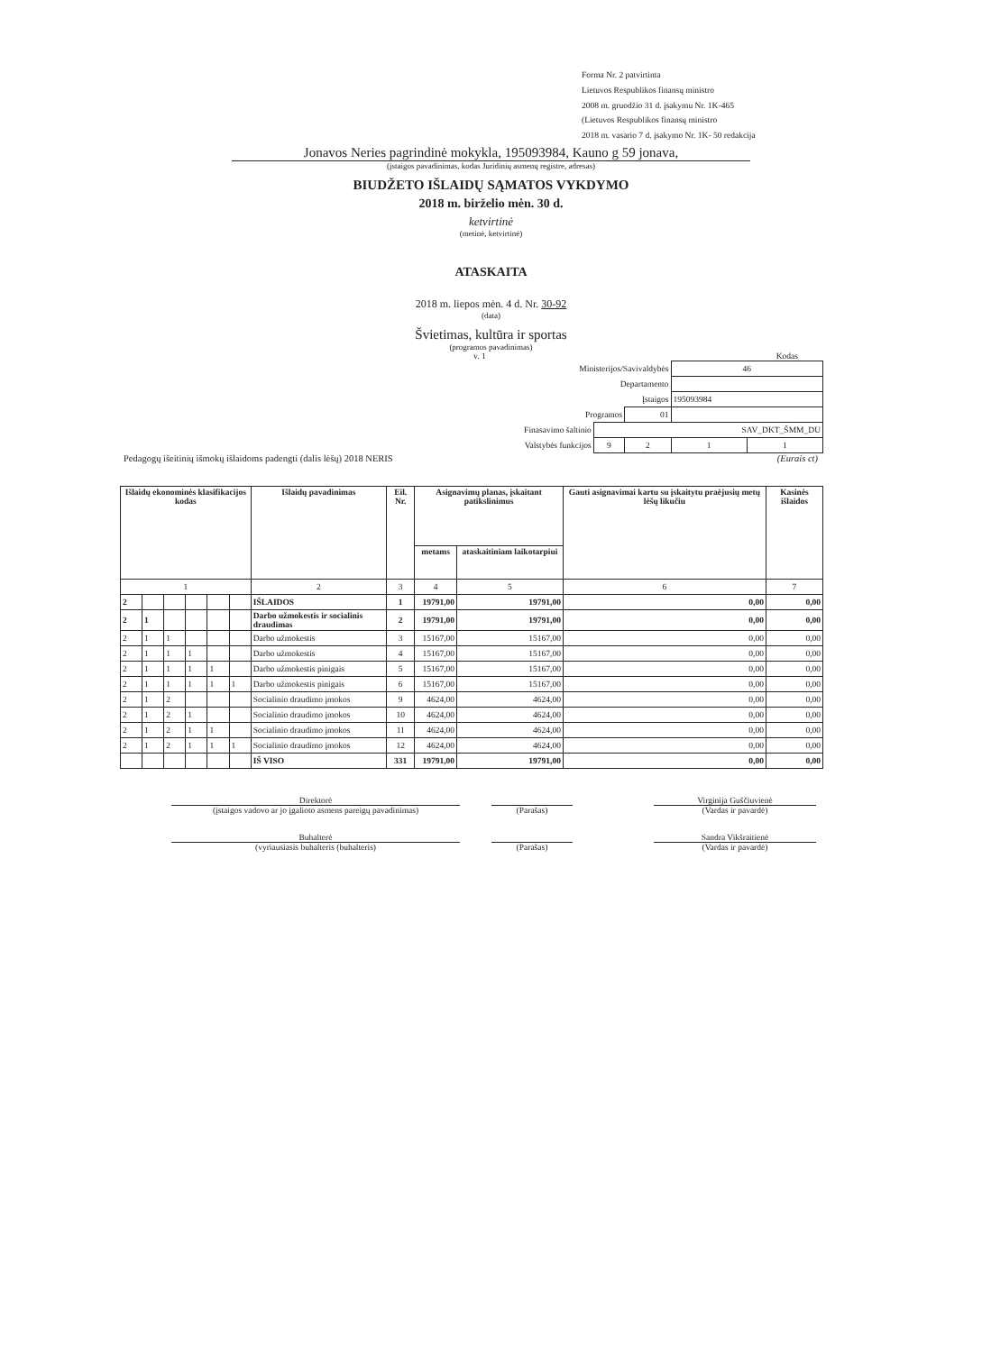Forma Nr. 2 patvirtinta
Lietuvos Respublikos finansų ministro
2008 m. gruodžio 31 d. įsakymu Nr. 1K-465
(Lietuvos Respublikos finansų ministro
2018 m. vasario 7 d. įsakymo Nr. 1K- 50 redakcija
Jonavos Neries pagrindinė mokykla, 195093984, Kauno g 59 jonava,
(įstaigos pavadinimas, kodas Juridinių asmenų registre, adresas)
BIUDŽETO IŠLAIDŲ SĄMATOS VYKDYMO
2018 m. birželio mėn. 30 d.
ketvirtinė
(metinė, ketvirtinė)
ATASKAITA
2018 m. liepos mėn. 4 d. Nr. 30-92
(data)
Švietimas, kultūra ir sportas
(programos pavadinimas)
v. 1 Kodas
| Ministerijos/Savivaldybės | | | 46 | |
| Departamento | | | | |
| Įstaigos | | | 195093984 | |
| Programos | | 01 | | |
| Finasavimo šaltinio | SAV_DKT_ŠMM_DU | | | |
| Valstybės funkcijos | 9 | 2 | 1 | 1 |
Pedagogų išeitinių išmokų išlaidoms padengti (dalis lėšų) 2018 NERIS (Eurais ct)
| Išlaidų ekonominės klasifikacijos kodas | | | | | | Išlaidų pavadinimas | Eil. Nr. | Asignavimų planas, įskaitant patikslinimus | | Gauti asignavimai kartu su įskaitytu praėjusių metų lėšų likučiu | Kasinės išlaidos |
| --- | --- | --- | --- | --- | --- | --- | --- | --- | --- | --- | --- |
| | | | | | | | | metams | ataskaitiniam laikotarpiui | | |
| 1 | | | | | | 2 | 3 | 4 | 5 | 6 | 7 |
| 2 | | | | | | IŠLAIDOS | 1 | 19791,00 | 19791,00 | 0,00 | 0,00 |
| 2 | 1 | | | | | Darbo užmokestis ir socialinis draudimas | 2 | 19791,00 | 19791,00 | 0,00 | 0,00 |
| 2 | 1 | 1 | | | | Darbo užmokestis | 3 | 15167,00 | 15167,00 | 0,00 | 0,00 |
| 2 | 1 | 1 | 1 | | | Darbo užmokestis | 4 | 15167,00 | 15167,00 | 0,00 | 0,00 |
| 2 | 1 | 1 | 1 | 1 | | Darbo užmokestis pinigais | 5 | 15167,00 | 15167,00 | 0,00 | 0,00 |
| 2 | 1 | 1 | 1 | 1 | 1 | Darbo užmokestis pinigais | 6 | 15167,00 | 15167,00 | 0,00 | 0,00 |
| 2 | 1 | 2 | | | | Socialinio draudimo įmokos | 9 | 4624,00 | 4624,00 | 0,00 | 0,00 |
| 2 | 1 | 2 | 1 | | | Socialinio draudimo įmokos | 10 | 4624,00 | 4624,00 | 0,00 | 0,00 |
| 2 | 1 | 2 | 1 | 1 | | Socialinio draudimo įmokos | 11 | 4624,00 | 4624,00 | 0,00 | 0,00 |
| 2 | 1 | 2 | 1 | 1 | 1 | Socialinio draudimo įmokos | 12 | 4624,00 | 4624,00 | 0,00 | 0,00 |
| | | | | | | IŠ VISO | 331 | 19791,00 | 19791,00 | 0,00 | 0,00 |
Direktorė
(įstaigos vadovo ar jo įgalioto asmens pareigų pavadinimas)
(Parašas) Virginija Guščiuvienė
(Vardas ir pavardė)
Buhalterė
(vyriausiasis buhalteris (buhalteris)
(Parašas) Sandra Vikšraitienė
(Vardas ir pavardė)